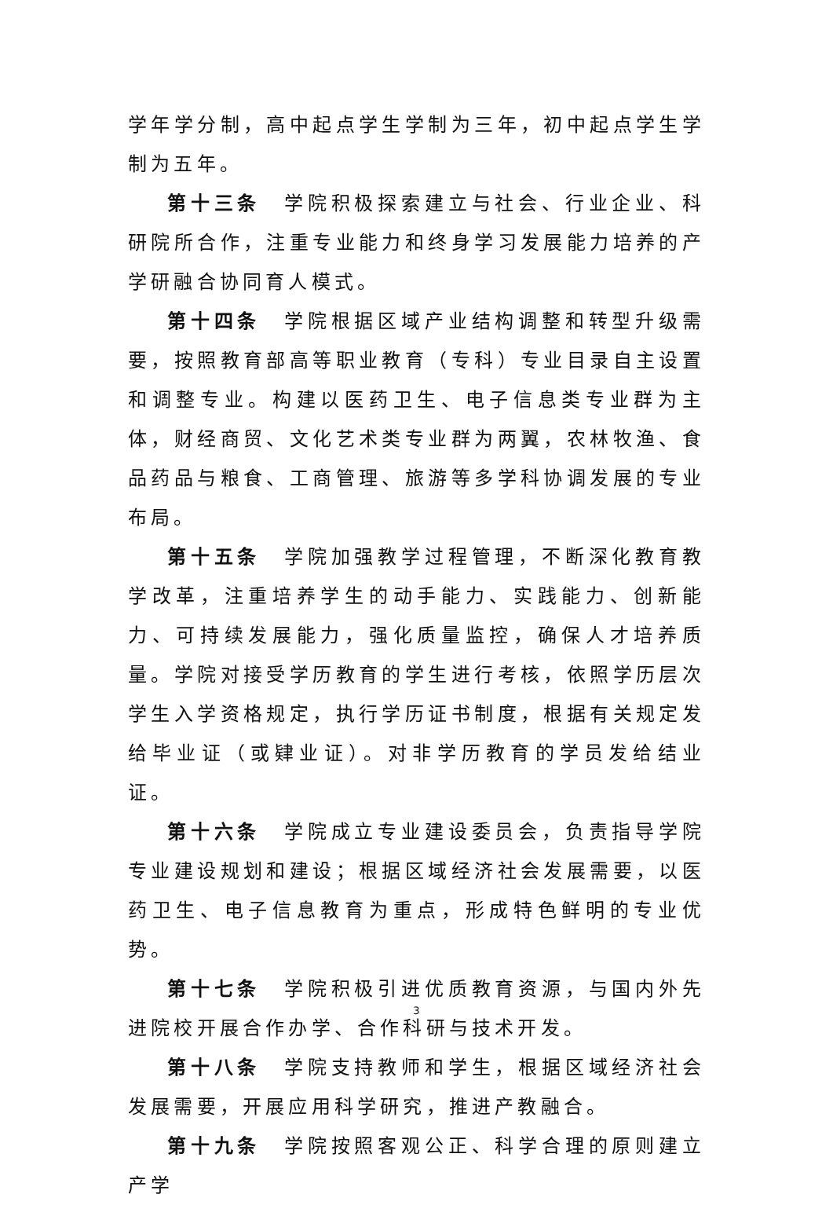学年学分制，高中起点学生学制为三年，初中起点学生学制为五年。
第十三条　学院积极探索建立与社会、行业企业、科研院所合作，注重专业能力和终身学习发展能力培养的产学研融合协同育人模式。
第十四条　学院根据区域产业结构调整和转型升级需要，按照教育部高等职业教育（专科）专业目录自主设置和调整专业。构建以医药卫生、电子信息类专业群为主体，财经商贸、文化艺术类专业群为两翼，农林牧渔、食品药品与粮食、工商管理、旅游等多学科协调发展的专业布局。
第十五条　学院加强教学过程管理，不断深化教育教学改革，注重培养学生的动手能力、实践能力、创新能力、可持续发展能力，强化质量监控，确保人才培养质量。学院对接受学历教育的学生进行考核，依照学历层次学生入学资格规定，执行学历证书制度，根据有关规定发给毕业证（或肄业证）。对非学历教育的学员发给结业证。
第十六条　学院成立专业建设委员会，负责指导学院专业建设规划和建设；根据区域经济社会发展需要，以医药卫生、电子信息教育为重点，形成特色鲜明的专业优势。
第十七条　学院积极引进优质教育资源，与国内外先进院校开展合作办学、合作科研与技术开发。
第十八条　学院支持教师和学生，根据区域经济社会发展需要，开展应用科学研究，推进产教融合。
第十九条　学院按照客观公正、科学合理的原则建立产学
3